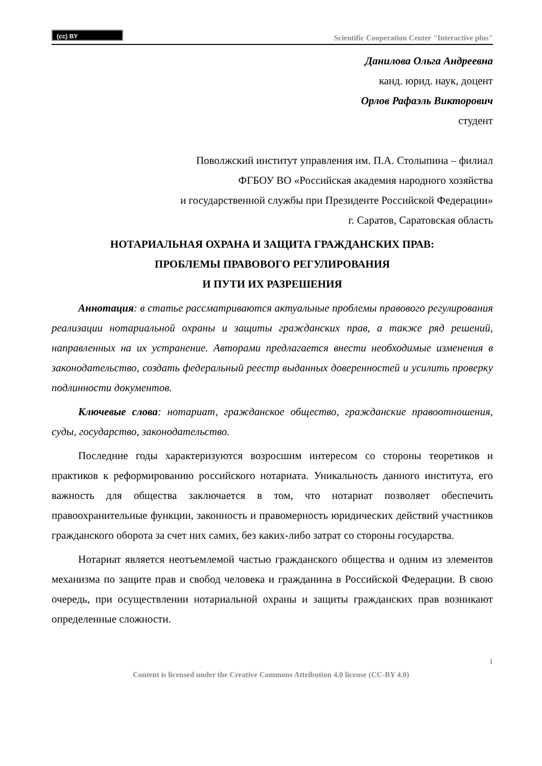(cc) BY
Scientific Cooperation Center "Interactive plus"
Данилова Ольга Андреевна
канд. юрид. наук, доцент
Орлов Рафаэль Викторович
студент
Поволжский институт управления им. П.А. Столыпина – филиал
ФГБОУ ВО «Российская академия народного хозяйства
и государственной службы при Президенте Российской Федерации»
г. Саратов, Саратовская область
НОТАРИАЛЬНАЯ ОХРАНА И ЗАЩИТА ГРАЖДАНСКИХ ПРАВ:
ПРОБЛЕМЫ ПРАВОВОГО РЕГУЛИРОВАНИЯ
И ПУТИ ИХ РАЗРЕШЕНИЯ
Аннотация: в статье рассматриваются актуальные проблемы правового регулирования реализации нотариальной охраны и защиты гражданских прав, а также ряд решений, направленных на их устранение. Авторами предлагается внести необходимые изменения в законодательство, создать федеральный реестр выданных доверенностей и усилить проверку подлинности документов.
Ключевые слова: нотариат, гражданское общество, гражданские правоотношения, суды, государство, законодательство.
Последние годы характеризуются возросшим интересом со стороны теоретиков и практиков к реформированию российского нотариата. Уникальность данного института, его важность для общества заключается в том, что нотариат позволяет обеспечить правоохранительные функции, законность и правомерность юридических действий участников гражданского оборота за счет них самих, без каких-либо затрат со стороны государства.
Нотариат является неотъемлемой частью гражданского общества и одним из элементов механизма по защите прав и свобод человека и гражданина в Российской Федерации. В свою очередь, при осуществлении нотариальной охраны и защиты гражданских прав возникают определенные сложности.
1
Content is licensed under the Creative Commons Attribution 4.0 license (CC-BY 4.0)